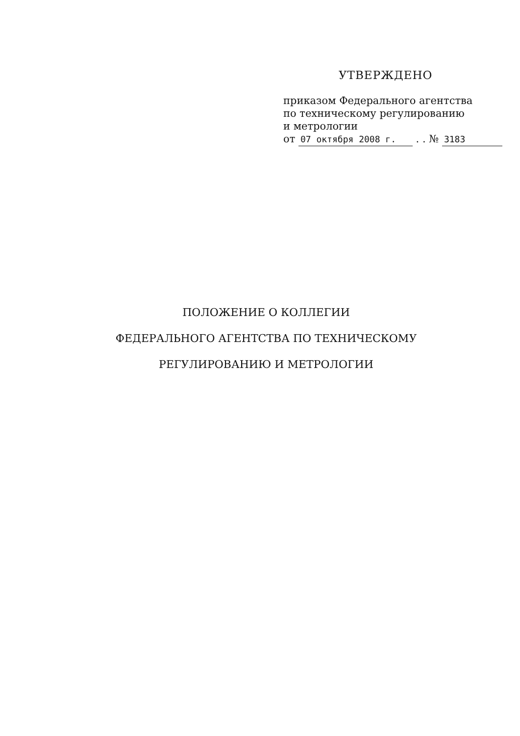УТВЕРЖДЕНО
приказом Федерального агентства
по техническому регулированию
и метрологии
от 07 октября 2008 г. . . № 3183
ПОЛОЖЕНИЕ О КОЛЛЕГИИ
ФЕДЕРАЛЬНОГО АГЕНТСТВА ПО ТЕХНИЧЕСКОМУ
РЕГУЛИРОВАНИЮ И МЕТРОЛОГИИ